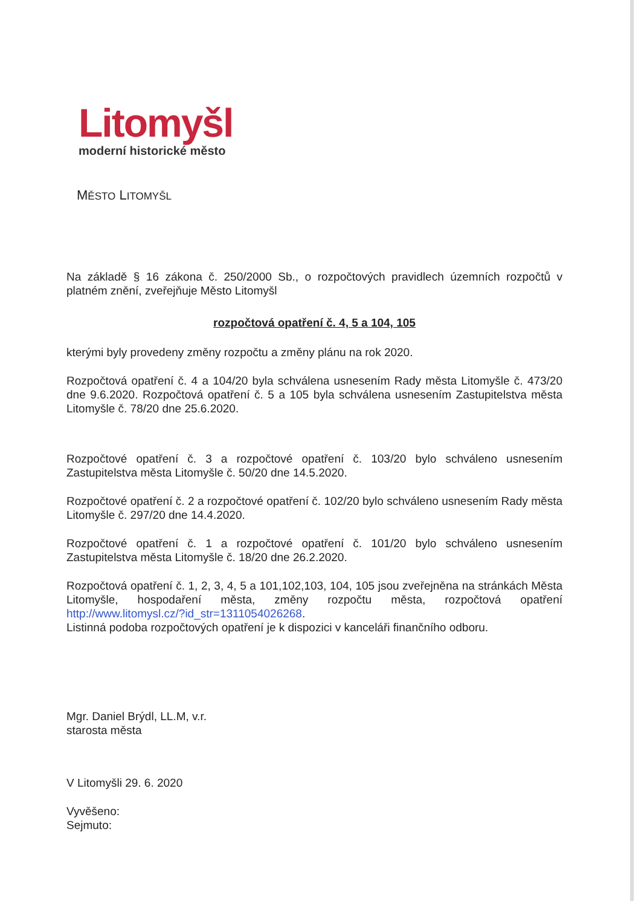Litomyšl
moderní historické město
MĚSTO LITOMYŠL
Na základě § 16 zákona č. 250/2000 Sb., o rozpočtových pravidlech územních rozpočtů v platném znění, zveřejňuje Město Litomyšl
rozpočtová opatření č. 4, 5 a 104, 105
kterými byly provedeny změny rozpočtu a změny plánu na rok 2020.
Rozpočtová opatření č. 4 a 104/20 byla schválena usnesením Rady města Litomyšle č. 473/20 dne 9.6.2020. Rozpočtová opatření č. 5 a 105 byla schválena usnesením Zastupitelstva města Litomyšle č. 78/20 dne 25.6.2020.
Rozpočtové opatření č. 3 a rozpočtové opatření č. 103/20 bylo schváleno usnesením Zastupitelstva města Litomyšle č. 50/20 dne 14.5.2020.
Rozpočtové opatření č. 2 a rozpočtové opatření č. 102/20 bylo schváleno usnesením Rady města Litomyšle č. 297/20 dne 14.4.2020.
Rozpočtové opatření č. 1 a rozpočtové opatření č. 101/20 bylo schváleno usnesením Zastupitelstva města Litomyšle č. 18/20 dne 26.2.2020.
Rozpočtová opatření č. 1, 2, 3, 4, 5 a 101,102,103, 104, 105 jsou zveřejněna na stránkách Města Litomyšle, hospodaření města, změny rozpočtu města, rozpočtová opatření http://www.litomysl.cz/?id_str=1311054026268.
Listinná podoba rozpočtových opatření je k dispozici v kanceláři finančního odboru.
Mgr. Daniel Brýdl, LL.M, v.r.
starosta města
V Litomyšli 29. 6. 2020
Vyvěšeno:
Sejmuto: